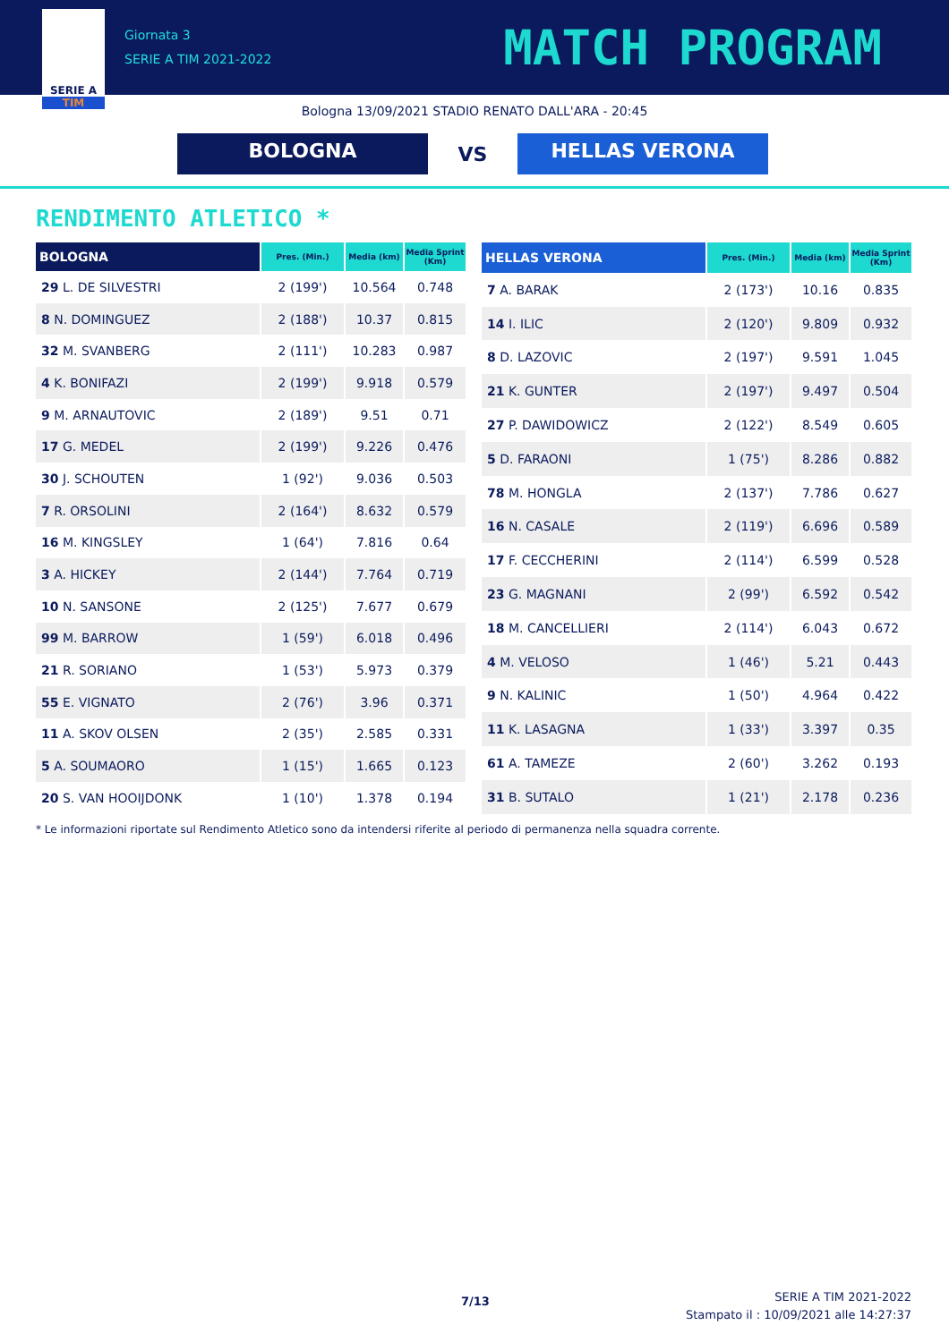SERIE A
TIM
Giornata 3
SERIE A TIM 2021-2022
MATCH PROGRAM
Bologna 13/09/2021 STADIO RENATO DALL'ARA - 20:45
BOLOGNA
VS
HELLAS VERONA
RENDIMENTO ATLETICO *
| BOLOGNA | Pres. (Min.) | Media (km) | Media Sprint (Km) |
| --- | --- | --- | --- |
| 29 L. DE SILVESTRI | 2 (199') | 10.564 | 0.748 |
| 8 N. DOMINGUEZ | 2 (188') | 10.37 | 0.815 |
| 32 M. SVANBERG | 2 (111') | 10.283 | 0.987 |
| 4 K. BONIFAZI | 2 (199') | 9.918 | 0.579 |
| 9 M. ARNAUTOVIC | 2 (189') | 9.51 | 0.71 |
| 17 G. MEDEL | 2 (199') | 9.226 | 0.476 |
| 30 J. SCHOUTEN | 1 (92') | 9.036 | 0.503 |
| 7 R. ORSOLINI | 2 (164') | 8.632 | 0.579 |
| 16 M. KINGSLEY | 1 (64') | 7.816 | 0.64 |
| 3 A. HICKEY | 2 (144') | 7.764 | 0.719 |
| 10 N. SANSONE | 2 (125') | 7.677 | 0.679 |
| 99 M. BARROW | 1 (59') | 6.018 | 0.496 |
| 21 R. SORIANO | 1 (53') | 5.973 | 0.379 |
| 55 E. VIGNATO | 2 (76') | 3.96 | 0.371 |
| 11 A. SKOV OLSEN | 2 (35') | 2.585 | 0.331 |
| 5 A. SOUMAORO | 1 (15') | 1.665 | 0.123 |
| 20 S. VAN HOOIJDONK | 1 (10') | 1.378 | 0.194 |
| HELLAS VERONA | Pres. (Min.) | Media (km) | Media Sprint (Km) |
| --- | --- | --- | --- |
| 7 A. BARAK | 2 (173') | 10.16 | 0.835 |
| 14 I. ILIC | 2 (120') | 9.809 | 0.932 |
| 8 D. LAZOVIC | 2 (197') | 9.591 | 1.045 |
| 21 K. GUNTER | 2 (197') | 9.497 | 0.504 |
| 27 P. DAWIDOWICZ | 2 (122') | 8.549 | 0.605 |
| 5 D. FARAONI | 1 (75') | 8.286 | 0.882 |
| 78 M. HONGLA | 2 (137') | 7.786 | 0.627 |
| 16 N. CASALE | 2 (119') | 6.696 | 0.589 |
| 17 F. CECCHERINI | 2 (114') | 6.599 | 0.528 |
| 23 G. MAGNANI | 2 (99') | 6.592 | 0.542 |
| 18 M. CANCELLIERI | 2 (114') | 6.043 | 0.672 |
| 4 M. VELOSO | 1 (46') | 5.21 | 0.443 |
| 9 N. KALINIC | 1 (50') | 4.964 | 0.422 |
| 11 K. LASAGNA | 1 (33') | 3.397 | 0.35 |
| 61 A. TAMEZE | 2 (60') | 3.262 | 0.193 |
| 31 B. SUTALO | 1 (21') | 2.178 | 0.236 |
* Le informazioni riportate sul Rendimento Atletico sono da intendersi riferite al periodo di permanenza nella squadra corrente.
7/13
SERIE A TIM 2021-2022
Stampato il : 10/09/2021 alle 14:27:37